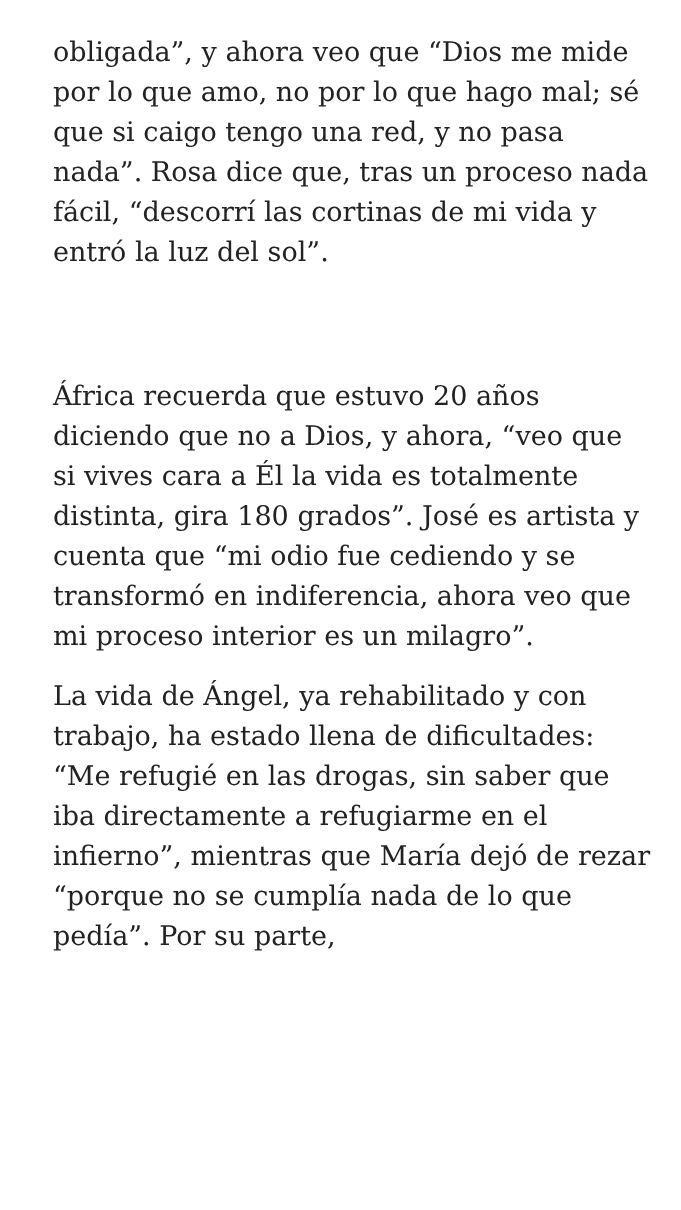obligada”, y ahora veo que “Dios me mide por lo que amo, no por lo que hago mal; sé que si caigo tengo una red, y no pasa nada”. Rosa dice que, tras un proceso nada fácil, “descorrí las cortinas de mi vida y entró la luz del sol”.
África recuerda que estuvo 20 años diciendo que no a Dios, y ahora, “veo que si vives cara a Él la vida es totalmente distinta, gira 180 grados”. José es artista y cuenta que “mi odio fue cediendo y se transformó en indiferencia, ahora veo que mi proceso interior es un milagro”.
La vida de Ángel, ya rehabilitado y con trabajo, ha estado llena de dificultades: “Me refugié en las drogas, sin saber que iba directamente a refugiarme en el infierno”, mientras que María dejó de rezar “porque no se cumplía nada de lo que pedía”. Por su parte,